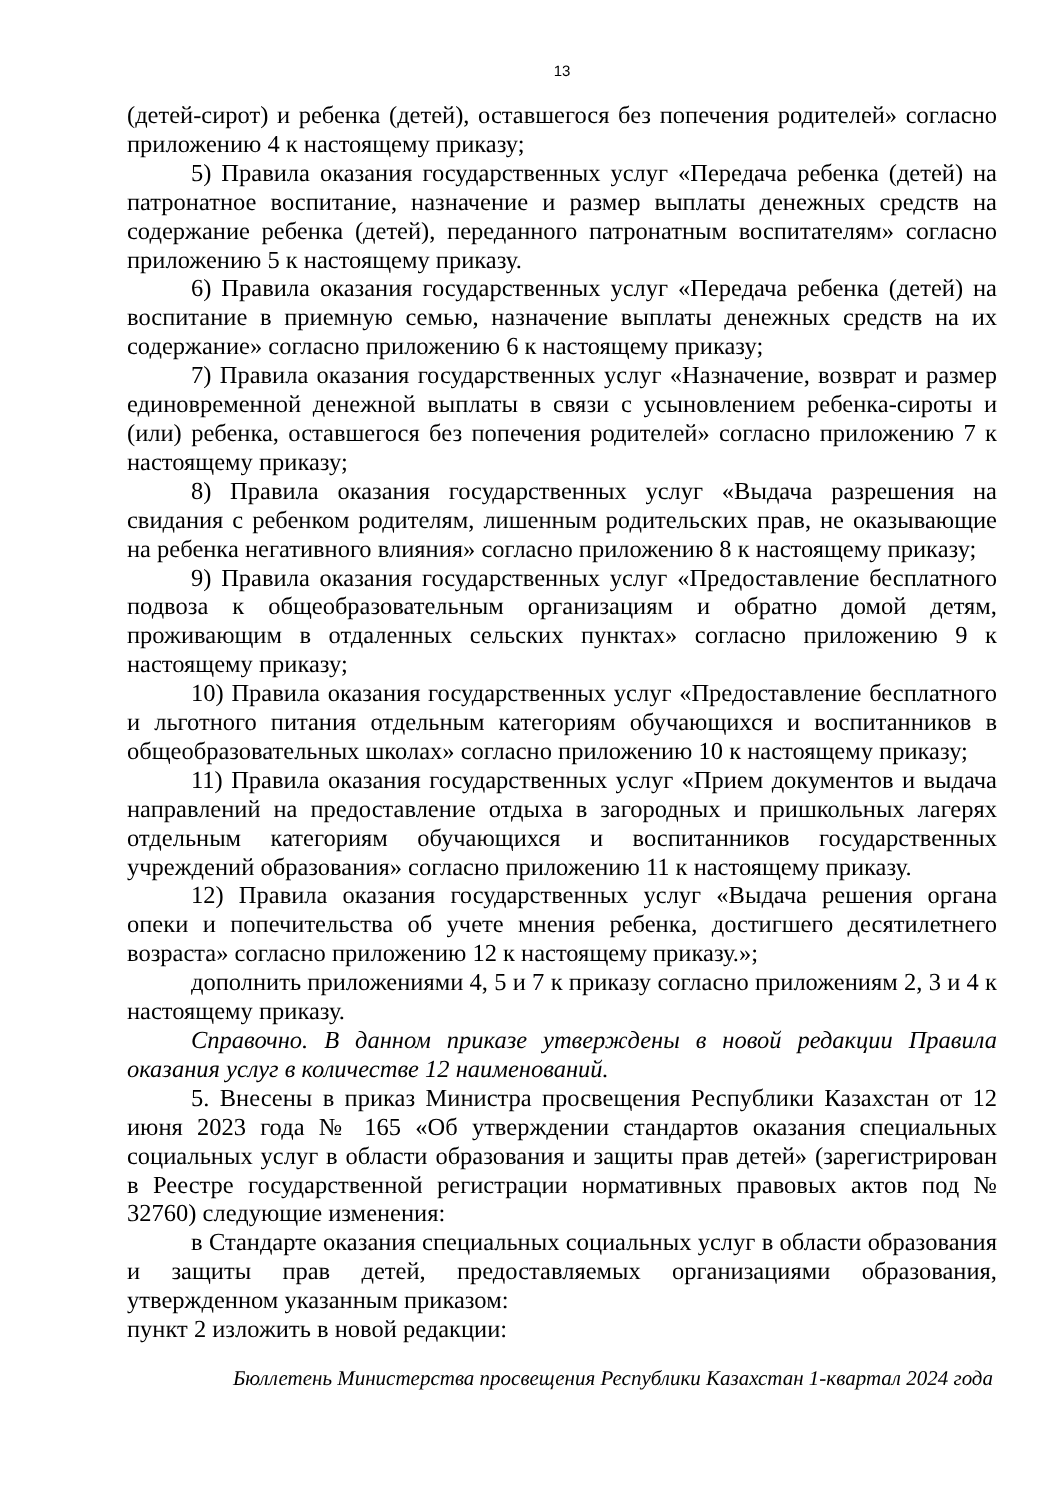13
(детей-сирот) и ребенка (детей), оставшегося без попечения родителей» согласно приложению 4 к настоящему приказу;
5) Правила оказания государственных услуг «Передача ребенка (детей) на патронатное воспитание, назначение и размер выплаты денежных средств на содержание ребенка (детей), переданного патронатным воспитателям» согласно приложению 5 к настоящему приказу.
6) Правила оказания государственных услуг «Передача ребенка (детей) на воспитание в приемную семью, назначение выплаты денежных средств на их содержание» согласно приложению 6 к настоящему приказу;
7) Правила оказания государственных услуг «Назначение, возврат и размер единовременной денежной выплаты в связи с усыновлением ребенка-сироты и (или) ребенка, оставшегося без попечения родителей» согласно приложению 7 к настоящему приказу;
8) Правила оказания государственных услуг «Выдача разрешения на свидания с ребенком родителям, лишенным родительских прав, не оказывающие на ребенка негативного влияния» согласно приложению 8 к настоящему приказу;
9) Правила оказания государственных услуг «Предоставление бесплатного подвоза к общеобразовательным организациям и обратно домой детям, проживающим в отдаленных сельских пунктах» согласно приложению 9 к настоящему приказу;
10) Правила оказания государственных услуг «Предоставление бесплатного и льготного питания отдельным категориям обучающихся и воспитанников в общеобразовательных школах» согласно приложению 10 к настоящему приказу;
11) Правила оказания государственных услуг «Прием документов и выдача направлений на предоставление отдыха в загородных и пришкольных лагерях отдельным категориям обучающихся и воспитанников государственных учреждений образования» согласно приложению 11 к настоящему приказу.
12) Правила оказания государственных услуг «Выдача решения органа опеки и попечительства об учете мнения ребенка, достигшего десятилетнего возраста» согласно приложению 12 к настоящему приказу.»;
дополнить приложениями 4, 5 и 7 к приказу согласно приложениям 2, 3 и 4 к настоящему приказу.
Справочно. В данном приказе утверждены в новой редакции Правила оказания услуг в количестве 12 наименований.
5. Внесены в приказ Министра просвещения Республики Казахстан от 12 июня 2023 года № 165 «Об утверждении стандартов оказания специальных социальных услуг в области образования и защиты прав детей» (зарегистрирован в Реестре государственной регистрации нормативных правовых актов под № 32760) следующие изменения:
в Стандарте оказания специальных социальных услуг в области образования и защиты прав детей, предоставляемых организациями образования, утвержденном указанным приказом:
пункт 2 изложить в новой редакции:
Бюллетень Министерства просвещения Республики Казахстан 1-квартал 2024 года